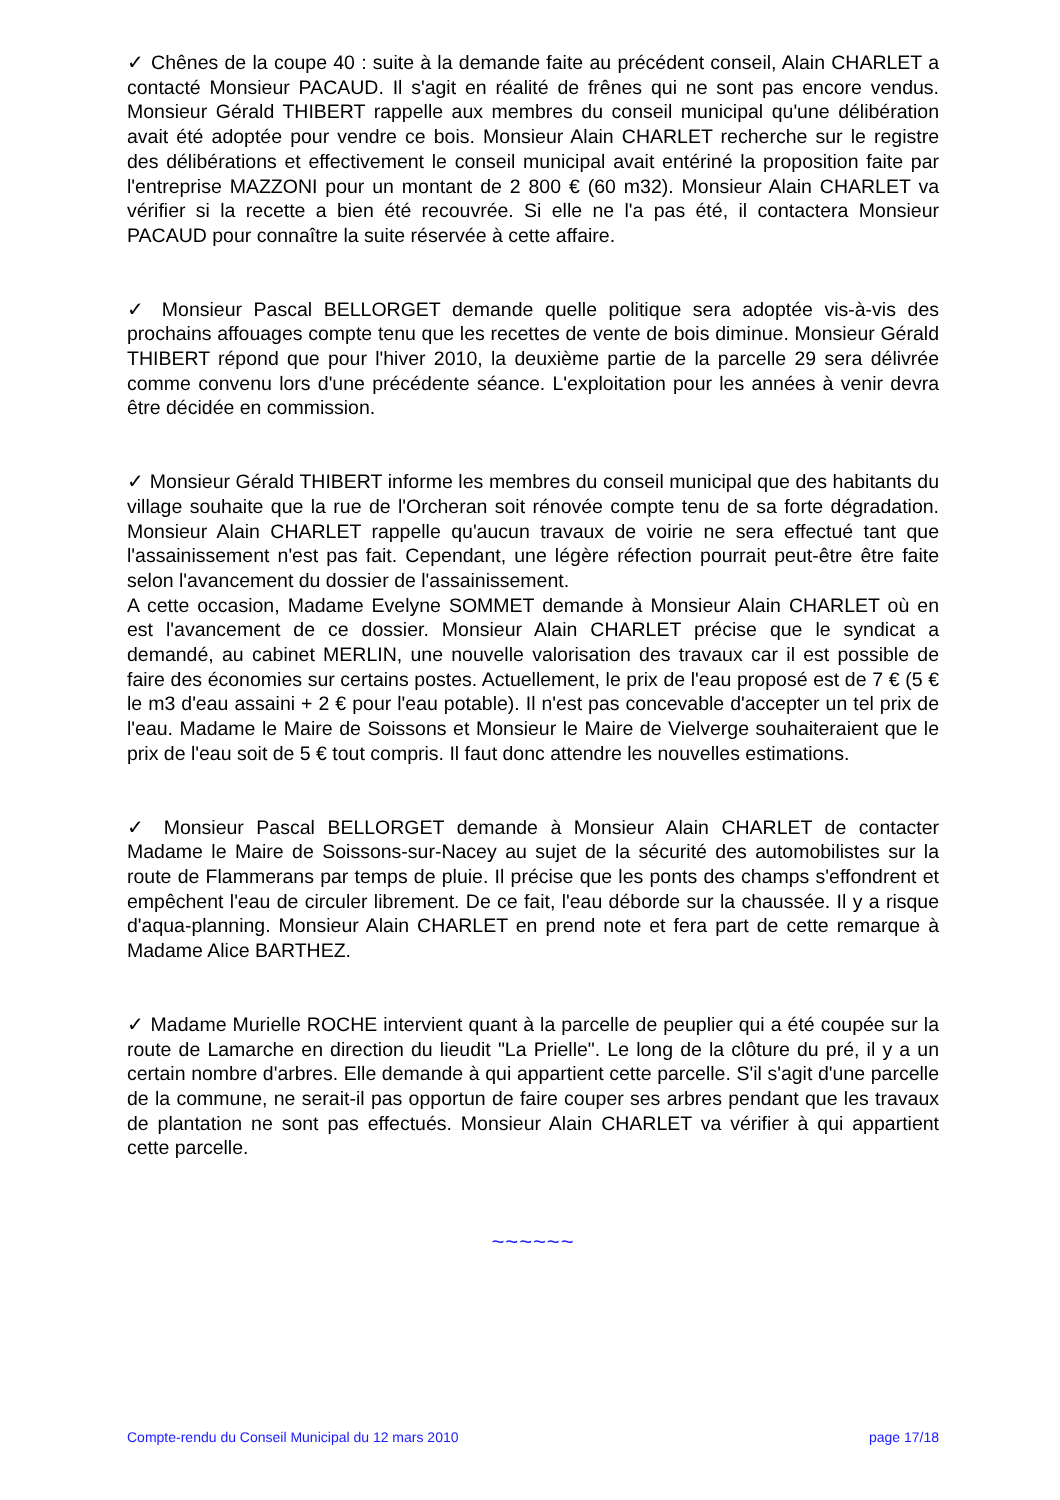✓ Chênes de la coupe 40 : suite à la demande faite au précédent conseil, Alain CHARLET a contacté Monsieur PACAUD. Il s'agit en réalité de frênes qui ne sont pas encore vendus. Monsieur Gérald THIBERT rappelle aux membres du conseil municipal qu'une délibération avait été adoptée pour vendre ce bois. Monsieur Alain CHARLET recherche sur le registre des délibérations et effectivement le conseil municipal avait entériné la proposition faite par l'entreprise MAZZONI pour un montant de 2 800 € (60 m32). Monsieur Alain CHARLET va vérifier si la recette a bien été recouvrée. Si elle ne l'a pas été, il contactera Monsieur PACAUD pour connaître la suite réservée à cette affaire.
✓ Monsieur Pascal BELLORGET demande quelle politique sera adoptée vis-à-vis des prochains affouages compte tenu que les recettes de vente de bois diminue. Monsieur Gérald THIBERT répond que pour l'hiver 2010, la deuxième partie de la parcelle 29 sera délivrée comme convenu lors d'une précédente séance. L'exploitation pour les années à venir devra être décidée en commission.
✓ Monsieur Gérald THIBERT informe les membres du conseil municipal que des habitants du village souhaite que la rue de l'Orcheran soit rénovée compte tenu de sa forte dégradation. Monsieur Alain CHARLET rappelle qu'aucun travaux de voirie ne sera effectué tant que l'assainissement n'est pas fait. Cependant, une légère réfection pourrait peut-être être faite selon l'avancement du dossier de l'assainissement.
A cette occasion, Madame Evelyne SOMMET demande à Monsieur Alain CHARLET où en est l'avancement de ce dossier. Monsieur Alain CHARLET précise que le syndicat a demandé, au cabinet MERLIN, une nouvelle valorisation des travaux car il est possible de faire des économies sur certains postes. Actuellement, le prix de l'eau proposé est de 7 € (5 € le m3 d'eau assaini + 2 € pour l'eau potable). Il n'est pas concevable d'accepter un tel prix de l'eau. Madame le Maire de Soissons et Monsieur le Maire de Vielverge souhaiteraient que le prix de l'eau soit de 5 € tout compris. Il faut donc attendre les nouvelles estimations.
✓ Monsieur Pascal BELLORGET demande à Monsieur Alain CHARLET de contacter Madame le Maire de Soissons-sur-Nacey au sujet de la sécurité des automobilistes sur la route de Flammerans par temps de pluie. Il précise que les ponts des champs s'effondrent et empêchent l'eau de circuler librement. De ce fait, l'eau déborde sur la chaussée. Il y a risque d'aqua-planning. Monsieur Alain CHARLET en prend note et fera part de cette remarque à Madame Alice BARTHEZ.
✓ Madame Murielle ROCHE intervient quant à la parcelle de peuplier qui a été coupée sur la route de Lamarche en direction du lieudit "La Prielle". Le long de la clôture du pré, il y a un certain nombre d'arbres. Elle demande à qui appartient cette parcelle. S'il s'agit d'une parcelle de la commune, ne serait-il pas opportun de faire couper ses arbres pendant que les travaux de plantation ne sont pas effectués. Monsieur Alain CHARLET va vérifier à qui appartient cette parcelle.
~~~~~~
Compte-rendu du Conseil Municipal du 12 mars 2010 page 17/18